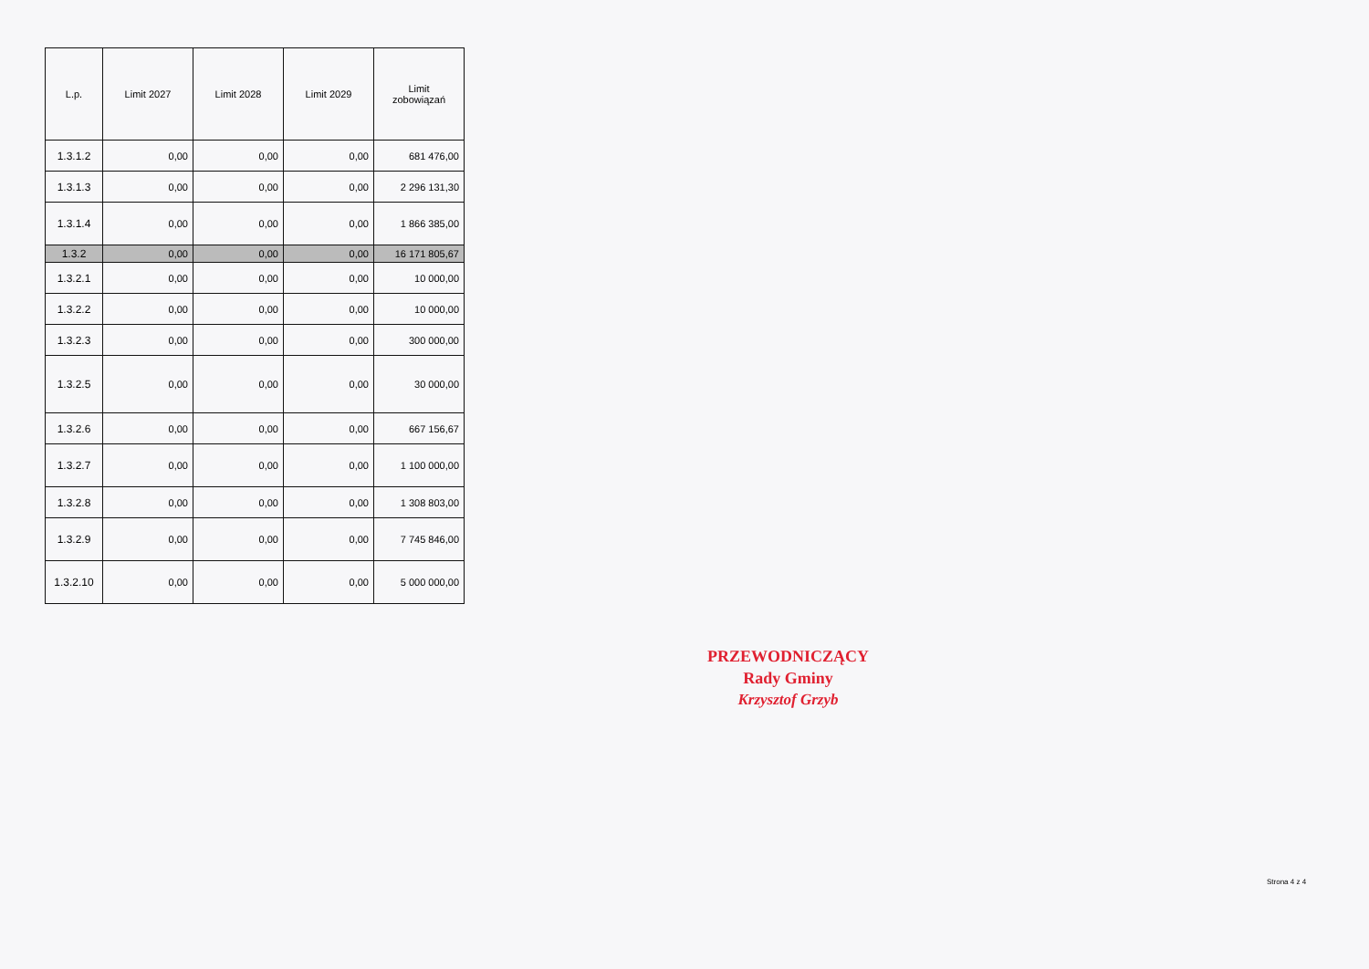| L.p. | Limit 2027 | Limit 2028 | Limit 2029 | Limit zobowiązań |
| --- | --- | --- | --- | --- |
| 1.3.1.2 | 0,00 | 0,00 | 0,00 | 681 476,00 |
| 1.3.1.3 | 0,00 | 0,00 | 0,00 | 2 296 131,30 |
| 1.3.1.4 | 0,00 | 0,00 | 0,00 | 1 866 385,00 |
| 1.3.2 | 0,00 | 0,00 | 0,00 | 16 171 805,67 |
| 1.3.2.1 | 0,00 | 0,00 | 0,00 | 10 000,00 |
| 1.3.2.2 | 0,00 | 0,00 | 0,00 | 10 000,00 |
| 1.3.2.3 | 0,00 | 0,00 | 0,00 | 300 000,00 |
| 1.3.2.5 | 0,00 | 0,00 | 0,00 | 30 000,00 |
| 1.3.2.6 | 0,00 | 0,00 | 0,00 | 667 156,67 |
| 1.3.2.7 | 0,00 | 0,00 | 0,00 | 1 100 000,00 |
| 1.3.2.8 | 0,00 | 0,00 | 0,00 | 1 308 803,00 |
| 1.3.2.9 | 0,00 | 0,00 | 0,00 | 7 745 846,00 |
| 1.3.2.10 | 0,00 | 0,00 | 0,00 | 5 000 000,00 |
PRZEWODNICZĄCY
Rady Gminy
Krzysztof Grzyb
Strona 4 z 4